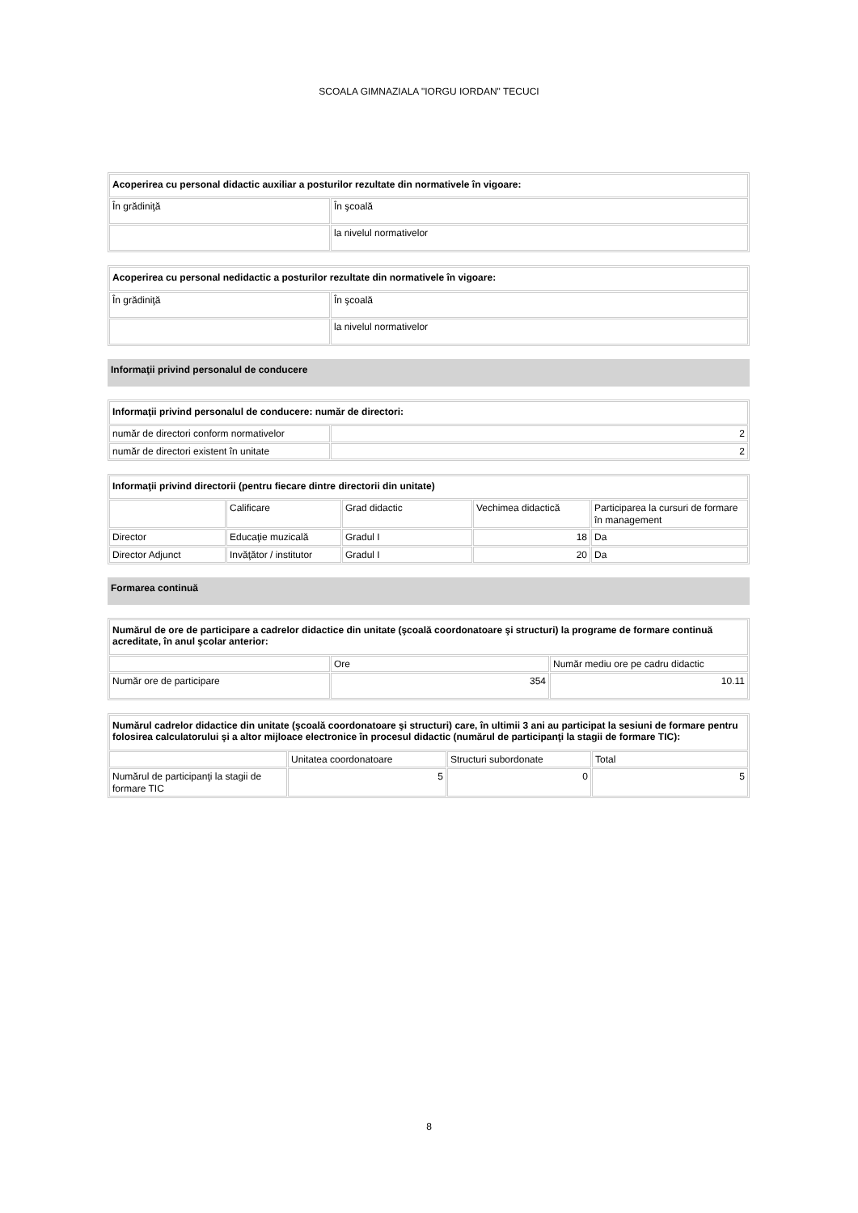SCOALA GIMNAZIALA "IORGU IORDAN" TECUCI
| Acoperirea cu personal didactic auxiliar a posturilor rezultate din normativele în vigoare: | |
| --- | --- |
| În grădiniţă | În şcoală |
| | la nivelul normativelor |
| Acoperirea cu personal nedidactic a posturilor rezultate din normativele în vigoare: | |
| --- | --- |
| În grădiniţă | În şcoală |
| | la nivelul normativelor |
Informaţii privind personalul de conducere
| Informaţii privind personalul de conducere: număr de directori: | |
| --- | --- |
| număr de directori conform normativelor | 2 |
| număr de directori existent în unitate | 2 |
| Informaţii privind directorii (pentru fiecare dintre directorii din unitate) | | | | |
| --- | --- | --- | --- | --- |
| | Calificare | Grad didactic | Vechimea didactică | Participarea la cursuri de formare în management |
| Director | Educaţie muzicală | Gradul I | 18 | Da |
| Director Adjunct | Invăţător / institutor | Gradul I | 20 | Da |
Formarea continuă
| Numărul de ore de participare a cadrelor didactice din unitate (şcoală coordonatoare şi structuri) la programe de formare continuă acreditate, în anul şcolar anterior: | | |
| --- | --- | --- |
| | Ore | Număr mediu ore pe cadru didactic |
| Număr ore de participare | 354 | 10.11 |
| Numărul cadrelor didactice din unitate (şcoală coordonatoare şi structuri) care, în ultimii 3 ani au participat la sesiuni de formare pentru folosirea calculatorului şi a altor mijloace electronice în procesul didactic (numărul de participanţi la stagii de formare TIC): | | | |
| --- | --- | --- | --- |
| | Unitatea coordonatoare | Structuri subordonate | Total |
| Numărul de participanţi la stagii de formare TIC | 5 | 0 | 5 |
8